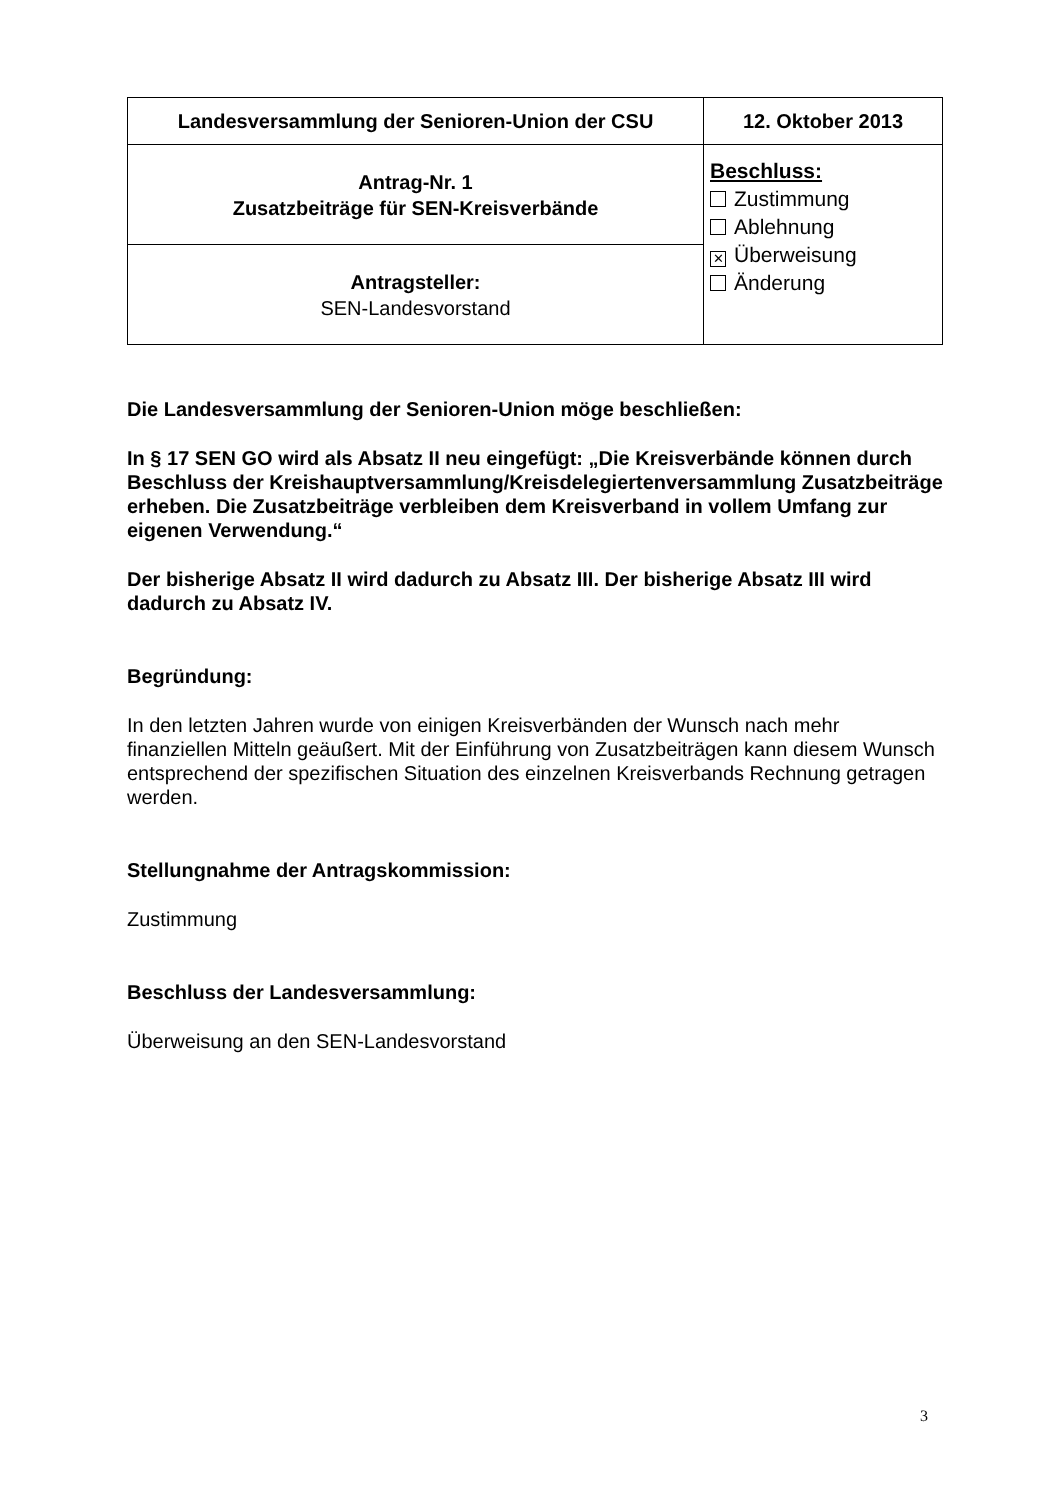| Landesversammlung der Senioren-Union der CSU | 12. Oktober 2013 |
| Antrag-Nr. 1 Zusatzbeiträge für SEN-Kreisverbände | Beschluss: Zustimmung Ablehnung ✕ Überweisung Änderung |
| Antragsteller: SEN-Landesvorstand | |
Die Landesversammlung der Senioren-Union möge beschließen:
In § 17 SEN GO wird als Absatz II neu eingefügt: „Die Kreisverbände können durch Beschluss der Kreishauptversammlung/Kreisdelegiertenversammlung Zusatzbeiträge erheben. Die Zusatzbeiträge verbleiben dem Kreisverband in vollem Umfang zur eigenen Verwendung.“
Der bisherige Absatz II wird dadurch zu Absatz III. Der bisherige Absatz III wird dadurch zu Absatz IV.
Begründung:
In den letzten Jahren wurde von einigen Kreisverbänden der Wunsch nach mehr finanziellen Mitteln geäußert. Mit der Einführung von Zusatzbeiträgen kann diesem Wunsch entsprechend der spezifischen Situation des einzelnen Kreisverbands Rechnung getragen werden.
Stellungnahme der Antragskommission:
Zustimmung
Beschluss der Landesversammlung:
Überweisung an den SEN-Landesvorstand
3